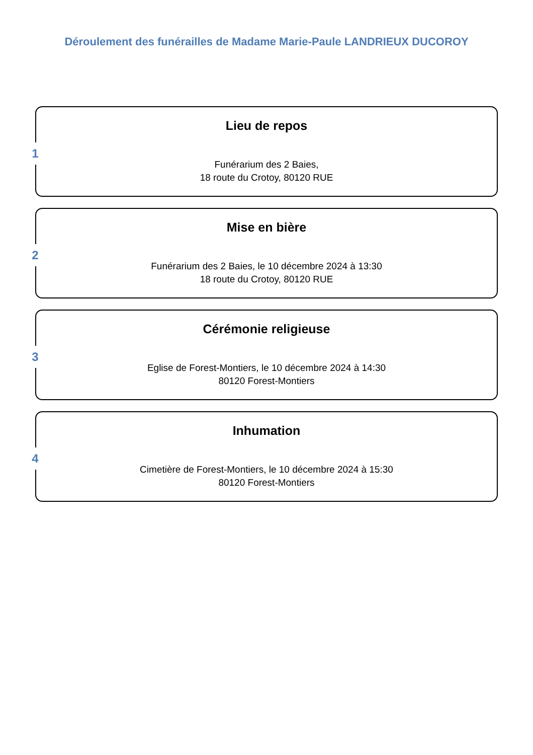Déroulement des funérailles de Madame Marie-Paule LANDRIEUX DUCOROY
1
Lieu de repos
Funérarium des 2 Baies,
18 route du Crotoy, 80120 RUE
2
Mise en bière
Funérarium des 2 Baies, le 10 décembre 2024 à 13:30
18 route du Crotoy, 80120 RUE
3
Cérémonie religieuse
Eglise de Forest-Montiers, le 10 décembre 2024 à 14:30
80120 Forest-Montiers
4
Inhumation
Cimetière de Forest-Montiers, le 10 décembre 2024 à 15:30
80120 Forest-Montiers